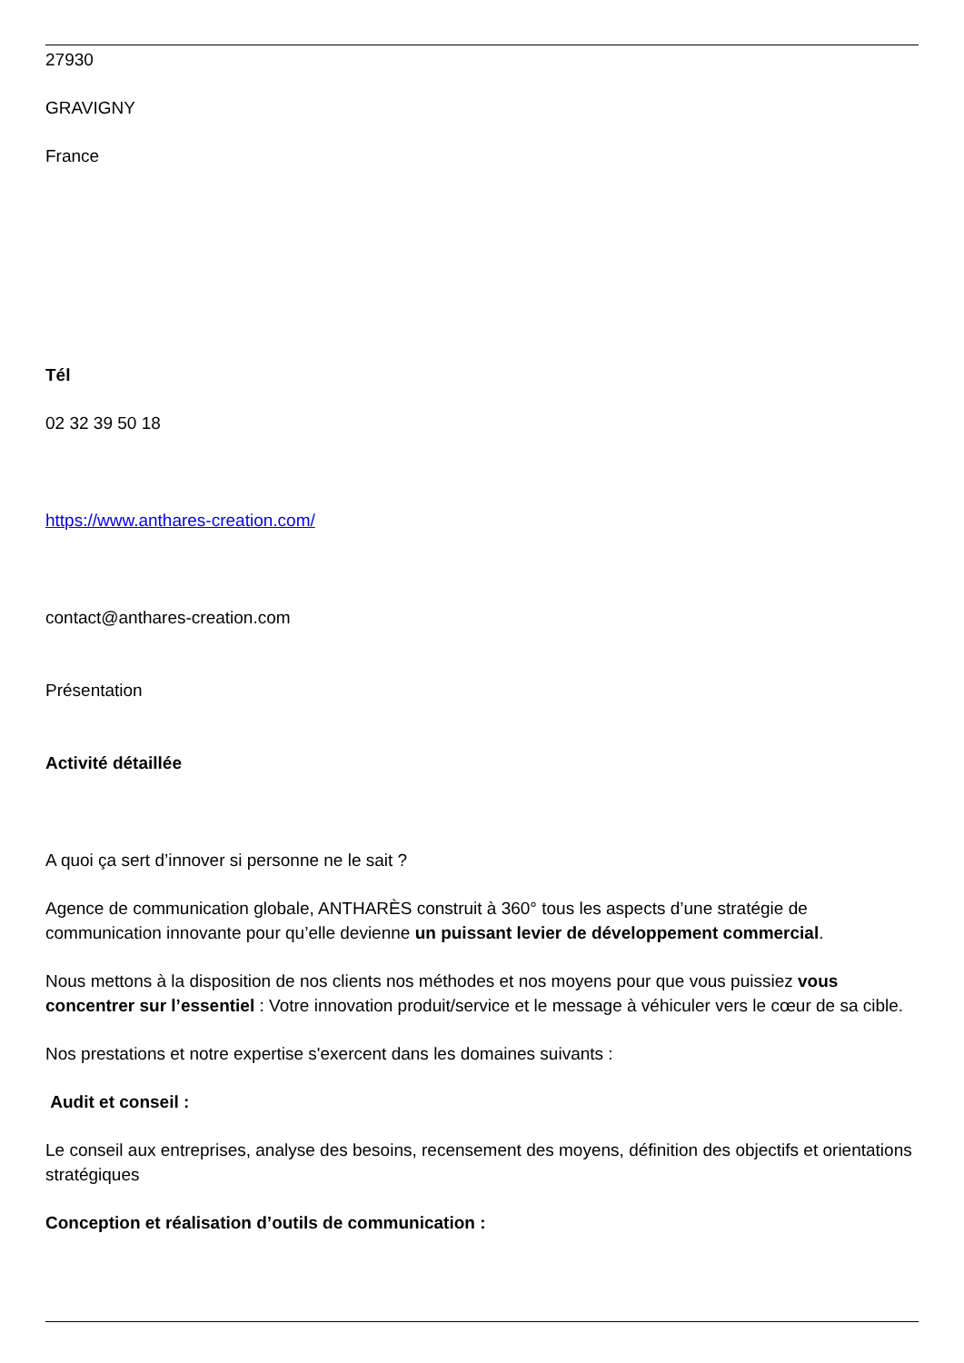27930
GRAVIGNY
France
Tél
02 32 39 50 18
https://www.anthares-creation.com/
contact@anthares-creation.com
Présentation
Activité détaillée
A quoi ça sert d’innover si personne ne le sait ?
Agence de communication globale, ANTHARÈS construit à 360° tous les aspects d’une stratégie de communication innovante pour qu’elle devienne un puissant levier de développement commercial.
Nous mettons à la disposition de nos clients nos méthodes et nos moyens pour que vous puissiez vous concentrer sur l’essentiel : Votre innovation produit/service et le message à véhiculer vers le cœur de sa cible.
Nos prestations et notre expertise s'exercent dans les domaines suivants :
Audit et conseil :
Le conseil aux entreprises, analyse des besoins, recensement des moyens, définition des objectifs et orientations stratégiques
Conception et réalisation d’outils de communication :